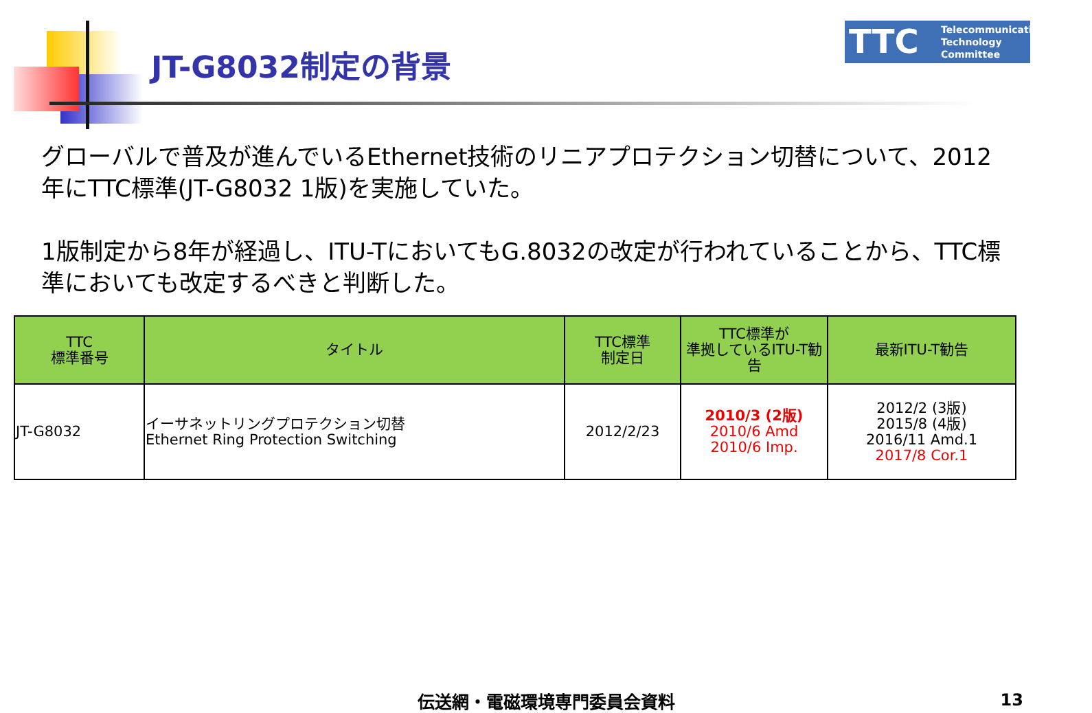JT-G8032制定の背景
TTC Telecommunication
Technology
Committee
グローバルで普及が進んでいるEthernet技術のリニアプロテクション切替について、2012年にTTC標準(JT-G8032 1版)を実施していた。
1版制定から8年が経過し、ITU-TにおいてもG.8032の改定が行われていることから、TTC標準においても改定するべきと判断した。
| TTC 標準番号 | タイトル | TTC標準 制定日 | TTC標準が 準拠しているITU-T勧告 | 最新ITU-T勧告 |
| --- | --- | --- | --- | --- |
| JT-G8032 | イーサネットリングプロテクション切替 Ethernet Ring Protection Switching | 2012/2/23 | 2010/3 (2版) 2010/6 Amd 2010/6 Imp. | 2012/2 (3版) 2015/8 (4版) 2016/11 Amd.1 2017/8 Cor.1 |
伝送網・電磁環境専門委員会資料 13